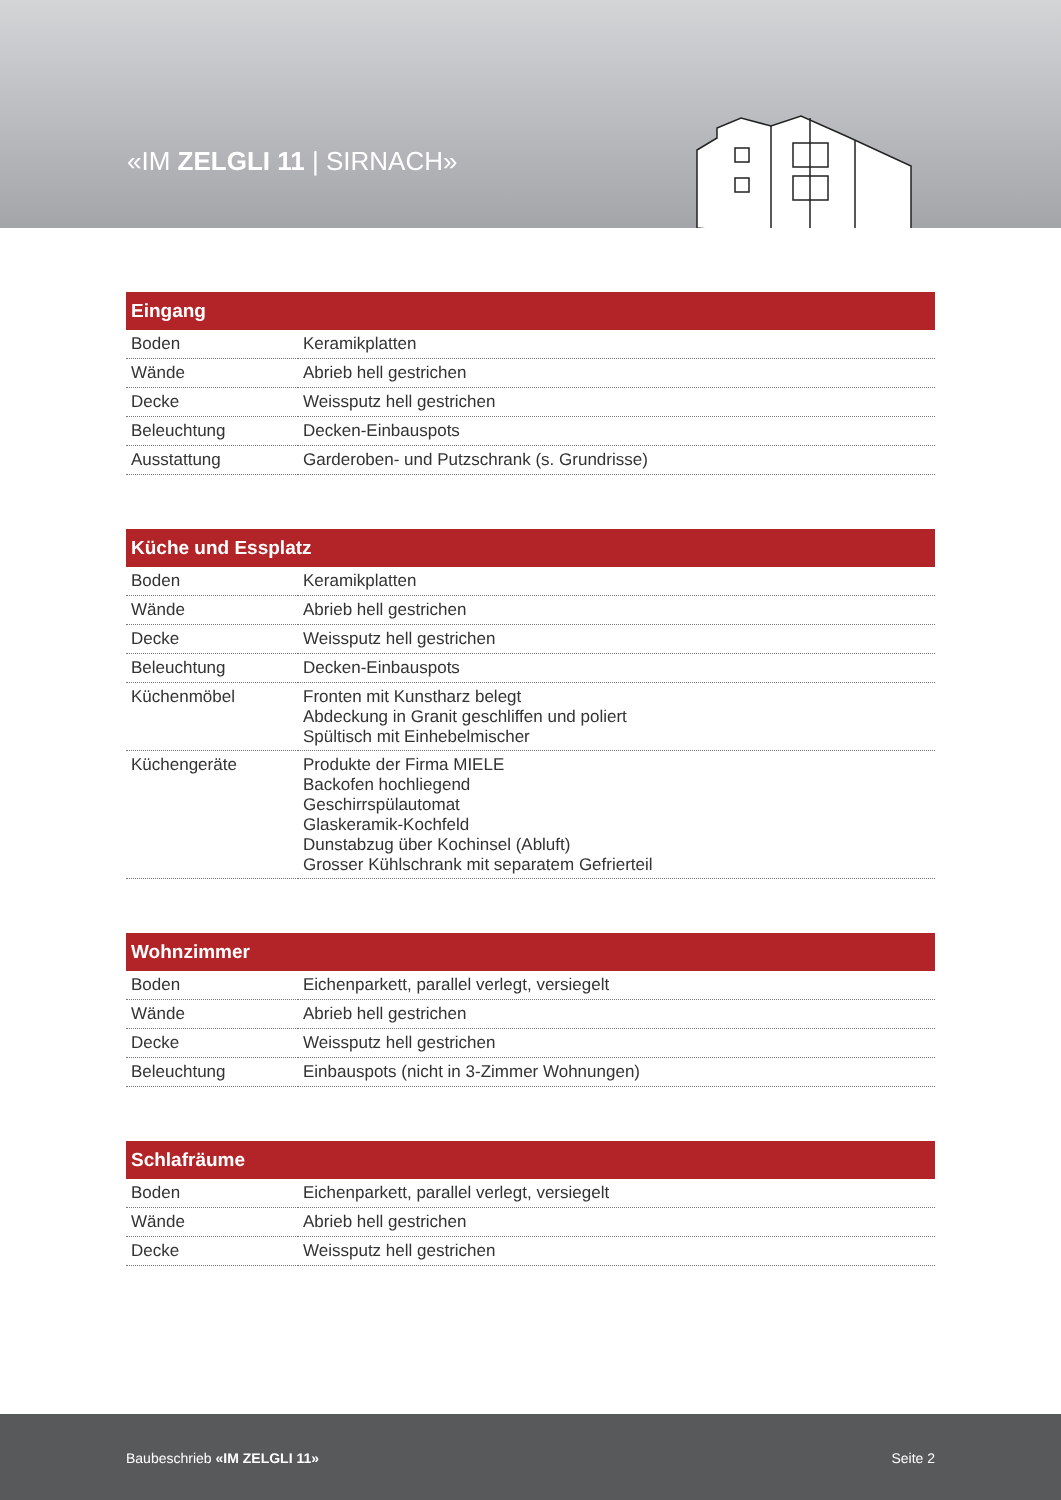«IM ZELGLI 11 | SIRNACH»
| Eingang | |
| --- | --- |
| Boden | Keramikplatten |
| Wände | Abrieb hell gestrichen |
| Decke | Weissputz hell gestrichen |
| Beleuchtung | Decken-Einbauspots |
| Ausstattung | Garderoben- und Putzschrank (s. Grundrisse) |
| Küche und Essplatz | |
| --- | --- |
| Boden | Keramikplatten |
| Wände | Abrieb hell gestrichen |
| Decke | Weissputz hell gestrichen |
| Beleuchtung | Decken-Einbauspots |
| Küchenmöbel | Fronten mit Kunstharz belegt Abdeckung in Granit geschliffen und poliert Spültisch mit Einhebelmischer |
| Küchengeräte | Produkte der Firma MIELE Backofen hochliegend Geschirrspülautomat Glaskeramik-Kochfeld Dunstabzug über Kochinsel (Abluft) Grosser Kühlschrank mit separatem Gefrierteil |
| Wohnzimmer | |
| --- | --- |
| Boden | Eichenparkett, parallel verlegt, versiegelt |
| Wände | Abrieb hell gestrichen |
| Decke | Weissputz hell gestrichen |
| Beleuchtung | Einbauspots (nicht in 3-Zimmer Wohnungen) |
| Schlafräume | |
| --- | --- |
| Boden | Eichenparkett, parallel verlegt, versiegelt |
| Wände | Abrieb hell gestrichen |
| Decke | Weissputz hell gestrichen |
Baubeschrieb «IM ZELGLI 11» Seite 2